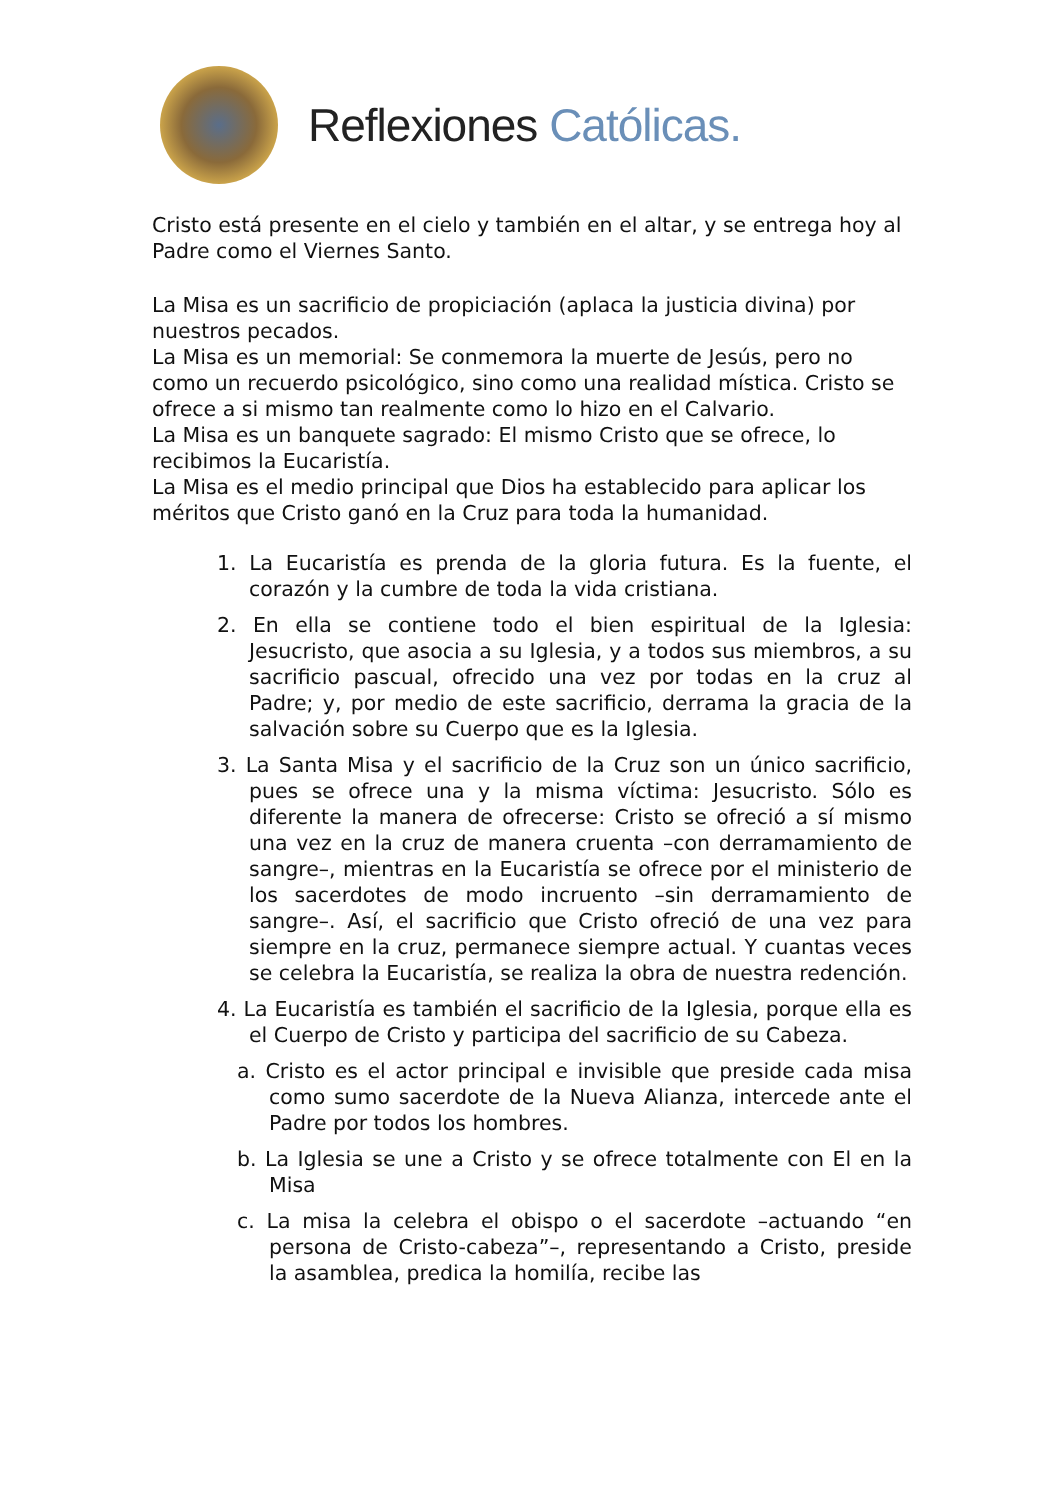Reflexiones Católicas.
Cristo está presente en el cielo y también en el altar, y se entrega hoy al Padre como el Viernes Santo.
La Misa es un sacrificio de propiciación (aplaca la justicia divina) por nuestros pecados.
La Misa es un memorial: Se conmemora la muerte de Jesús, pero no como un recuerdo psicológico, sino como una realidad mística. Cristo se ofrece a si mismo tan realmente como lo hizo en el Calvario.
La Misa es un banquete sagrado: El mismo Cristo que se ofrece, lo recibimos la Eucaristía.
La Misa es el medio principal que Dios ha establecido para aplicar los méritos que Cristo ganó en la Cruz para toda la humanidad.
1. La Eucaristía es prenda de la gloria futura. Es la fuente, el corazón y la cumbre de toda la vida cristiana.
2. En ella se contiene todo el bien espiritual de la Iglesia: Jesucristo, que asocia a su Iglesia, y a todos sus miembros, a su sacrificio pascual, ofrecido una vez por todas en la cruz al Padre; y, por medio de este sacrificio, derrama la gracia de la salvación sobre su Cuerpo que es la Iglesia.
3. La Santa Misa y el sacrificio de la Cruz son un único sacrificio, pues se ofrece una y la misma víctima: Jesucristo. Sólo es diferente la manera de ofrecerse: Cristo se ofreció a sí mismo una vez en la cruz de manera cruenta –con derramamiento de sangre–, mientras en la Eucaristía se ofrece por el ministerio de los sacerdotes de modo incruento –sin derramamiento de sangre–. Así, el sacrificio que Cristo ofreció de una vez para siempre en la cruz, permanece siempre actual. Y cuantas veces se celebra la Eucaristía, se realiza la obra de nuestra redención.
4. La Eucaristía es también el sacrificio de la Iglesia, porque ella es el Cuerpo de Cristo y participa del sacrificio de su Cabeza.
a. Cristo es el actor principal e invisible que preside cada misa como sumo sacerdote de la Nueva Alianza, intercede ante el Padre por todos los hombres.
b. La Iglesia se une a Cristo y se ofrece totalmente con El en la Misa
c. La misa la celebra el obispo o el sacerdote –actuando “en persona de Cristo-cabeza”–, representando a Cristo, preside la asamblea, predica la homilía, recibe las